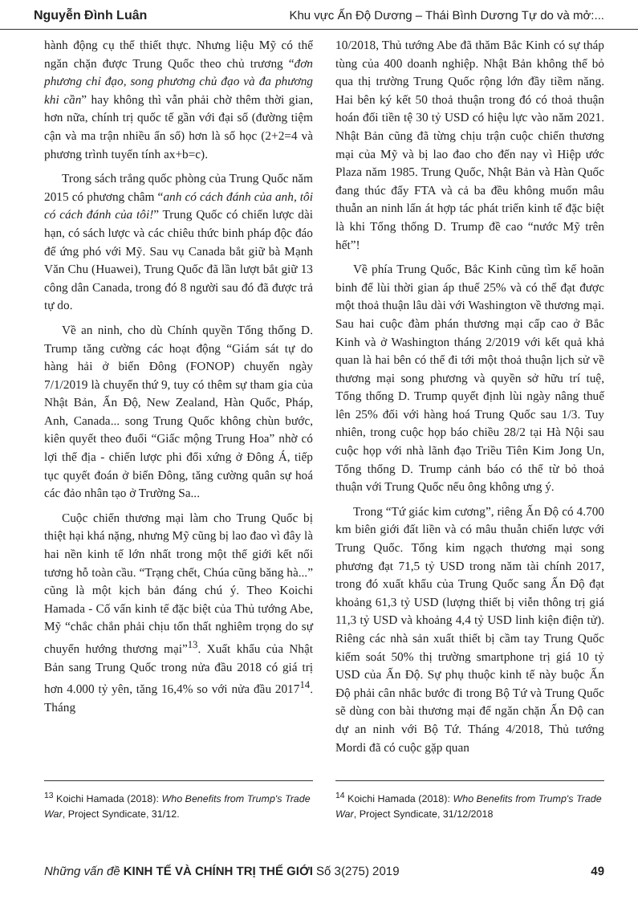Nguyễn Đình Luân Khu vực Ấn Độ Dương – Thái Bình Dương Tự do và mở:...
hành động cụ thể thiết thực. Nhưng liệu Mỹ có thể ngăn chặn được Trung Quốc theo chủ trương “đơn phương chỉ đạo, song phương chủ đạo và đa phương khi cần” hay không thì vẫn phải chờ thêm thời gian, hơn nữa, chính trị quốc tế gần với đại số (đường tiệm cận và ma trận nhiều ẩn số) hơn là số học (2+2=4 và phương trình tuyến tính ax+b=c).
Trong sách trắng quốc phòng của Trung Quốc năm 2015 có phương châm “anh có cách đánh của anh, tôi có cách đánh của tôi!” Trung Quốc có chiến lược dài hạn, có sách lược và các chiêu thức binh pháp độc đáo để ứng phó với Mỹ. Sau vụ Canada bắt giữ bà Mạnh Văn Chu (Huawei), Trung Quốc đã lần lượt bắt giữ 13 công dân Canada, trong đó 8 người sau đó đã được trả tự do.
Về an ninh, cho dù Chính quyền Tổng thống D. Trump tăng cường các hoạt động “Giám sát tự do hàng hải ở biển Đông (FONOP) chuyến ngày 7/1/2019 là chuyến thứ 9, tuy có thêm sự tham gia của Nhật Bản, Ấn Độ, New Zealand, Hàn Quốc, Pháp, Anh, Canada... song Trung Quốc không chùn bước, kiên quyết theo đuổi “Giấc mộng Trung Hoa” nhờ có lợi thế địa - chiến lược phi đối xứng ở Đông Á, tiếp tục quyết đoán ở biển Đông, tăng cường quân sự hoá các đảo nhân tạo ở Trường Sa...
Cuộc chiến thương mại làm cho Trung Quốc bị thiệt hại khá nặng, nhưng Mỹ cũng bị lao đao vì đây là hai nền kinh tế lớn nhất trong một thế giới kết nối tương hỗ toàn cầu. “Trạng chết, Chúa cũng băng hà...” cũng là một kịch bản đáng chú ý. Theo Koichi Hamada - Cố vấn kinh tế đặc biệt của Thủ tướng Abe, Mỹ “chắc chắn phải chịu tổn thất nghiêm trọng do sự chuyển hướng thương mại”<sup>13</sup>. Xuất khẩu của Nhật Bản sang Trung Quốc trong nửa đầu 2018 có giá trị hơn 4.000 tỷ yên, tăng 16,4% so với nửa đầu 2017<sup>14</sup>. Tháng
10/2018, Thủ tướng Abe đã thăm Bắc Kinh có sự tháp tùng của 400 doanh nghiệp. Nhật Bản không thể bỏ qua thị trường Trung Quốc rộng lớn đầy tiềm năng. Hai bên ký kết 50 thoả thuận trong đó có thoả thuận hoán đổi tiền tệ 30 tỷ USD có hiệu lực vào năm 2021. Nhật Bản cũng đã từng chịu trận cuộc chiến thương mại của Mỹ và bị lao đao cho đến nay vì Hiệp ước Plaza năm 1985. Trung Quốc, Nhật Bản và Hàn Quốc đang thúc đẩy FTA và cả ba đều không muốn mâu thuẫn an ninh lấn át hợp tác phát triển kinh tế đặc biệt là khi Tổng thống D. Trump đề cao “nước Mỹ trên hết”!
Về phía Trung Quốc, Bắc Kinh cũng tìm kế hoãn binh để lùi thời gian áp thuế 25% và có thể đạt được một thoả thuận lâu dài với Washington về thương mại. Sau hai cuộc đàm phán thương mại cấp cao ở Bắc Kinh và ở Washington tháng 2/2019 với kết quả khả quan là hai bên có thể đi tới một thoả thuận lịch sử về thương mại song phương và quyền sở hữu trí tuệ, Tổng thống D. Trump quyết định lùi ngày nâng thuế lên 25% đối với hàng hoá Trung Quốc sau 1/3. Tuy nhiên, trong cuộc họp báo chiều 28/2 tại Hà Nội sau cuộc họp với nhà lãnh đạo Triều Tiên Kim Jong Un, Tổng thống D. Trump cảnh báo có thể từ bỏ thoả thuận với Trung Quốc nếu ông không ưng ý.
Trong “Tứ giác kim cương”, riêng Ấn Độ có 4.700 km biên giới đất liền và có mâu thuẫn chiến lược với Trung Quốc. Tổng kim ngạch thương mại song phương đạt 71,5 tỷ USD trong năm tài chính 2017, trong đó xuất khẩu của Trung Quốc sang Ấn Độ đạt khoảng 61,3 tỷ USD (lượng thiết bị viễn thông trị giá 11,3 tỷ USD và khoảng 4,4 tỷ USD linh kiện điện tử). Riêng các nhà sản xuất thiết bị cầm tay Trung Quốc kiểm soát 50% thị trường smartphone trị giá 10 tỷ USD của Ấn Độ. Sự phụ thuộc kinh tế này buộc Ấn Độ phải cân nhắc bước đi trong Bộ Tứ và Trung Quốc sẽ dùng con bài thương mại để ngăn chặn Ấn Độ can dự an ninh với Bộ Tứ. Tháng 4/2018, Thủ tướng Mordi đã có cuộc gặp quan
<sup>13</sup> Koichi Hamada (2018): Who Benefits from Trump's Trade War, Project Syndicate, 31/12.
<sup>14</sup> Koichi Hamada (2018): Who Benefits from Trump's Trade War, Project Syndicate, 31/12/2018
Những vấn đề KINH TẾ VÀ CHÍNH TRỊ THẾ GIỚI Số 3(275) 2019 49